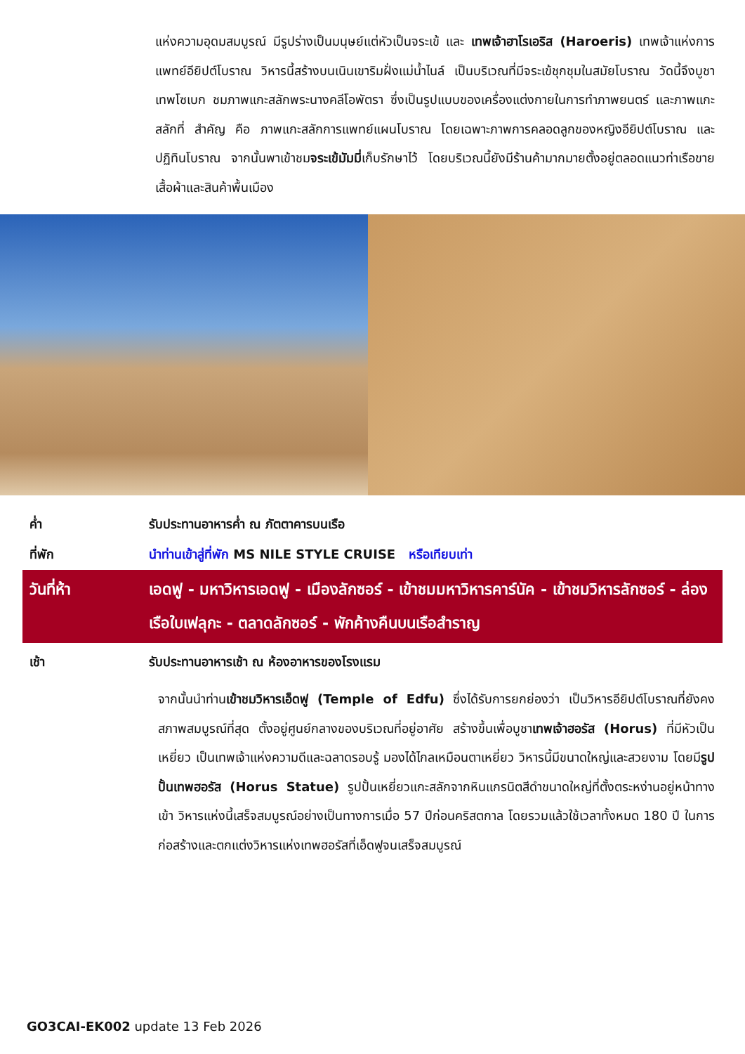แห่งความอุดมสมบูรณ์ มีรูปร่างเป็นมนุษย์แต่หัวเป็นจระเข้ และ เทพเจ้าฮาโรเอริส (Haroeris) เทพเจ้าแห่งการแพทย์อียิปต์โบราณ วิหารนี้สร้างบนเนินเขาริมฝั่งแม่น้ำไนล์ เป็นบริเวณที่มีจระเข้ชุกชุมในสมัยโบราณ วัดนี้จึงบูชาเทพโซเบก ชมภาพแกะสลักพระนางคลีโอพัตรา ซึ่งเป็นรูปแบบของเครื่องแต่งกายในการทำภาพยนตร์ และภาพแกะสลักที่ สำคัญ คือ ภาพแกะสลักการแพทย์แผนโบราณ โดยเฉพาะภาพการคลอดลูกของหญิงอียิปต์โบราณ และปฏิทินโบราณ จากนั้นพาเข้าชมจระเข้มัมมี่เก็บรักษาไว้ โดยบริเวณนี้ยังมีร้านค้ามากมายตั้งอยู่ตลอดแนวท่าเรือขายเสื้อผ้าและสินค้าพื้นเมือง
ค่ำ รับประทานอาหารค่ำ ณ ภัตตาคารบนเรือ
ที่พัก นำท่านเข้าสู่ที่พัก MS NILE STYLE CRUISE หรือเทียบเท่า
วันที่ห้า เอดฟู - มหาวิหารเอดฟู - เมืองลักซอร์ - เข้าชมมหาวิหารคาร์นัค - เข้าชมวิหารลักซอร์ - ล่องเรือใบเฟลุกะ - ตลาดลักซอร์ - พักค้างคืนบนเรือสำราญ
เช้า รับประทานอาหารเช้า ณ ห้องอาหารของโรงแรม
จากนั้นนำท่านเข้าชมวิหารเอ็ดฟู (Temple of Edfu) ซึ่งได้รับการยกย่องว่า เป็นวิหารอียิปต์โบราณที่ยังคงสภาพสมบูรณ์ที่สุด ตั้งอยู่ศูนย์กลางของบริเวณที่อยู่อาศัย สร้างขึ้นเพื่อบูชาเทพเจ้าฮอรัส (Horus) ที่มีหัวเป็นเหยี่ยว เป็นเทพเจ้าแห่งความดีและฉลาดรอบรู้ มองได้ไกลเหมือนตาเหยี่ยว วิหารนี้มีขนาดใหญ่และสวยงาม โดยมีรูปปั้นเทพฮอรัส (Horus Statue) รูปปั้นเหยี่ยวแกะสลักจากหินแกรนิตสีดำขนาดใหญ่ที่ตั้งตระหง่านอยู่หน้าทางเข้า วิหารแห่งนี้เสร็จสมบูรณ์อย่างเป็นทางการเมื่อ 57 ปีก่อนคริสตกาล โดยรวมแล้วใช้เวลาทั้งหมด 180 ปี ในการก่อสร้างและตกแต่งวิหารแห่งเทพฮอรัสที่เอ็ดฟูจนเสร็จสมบูรณ์
GO3CAI-EK002 update 13 Feb 2026